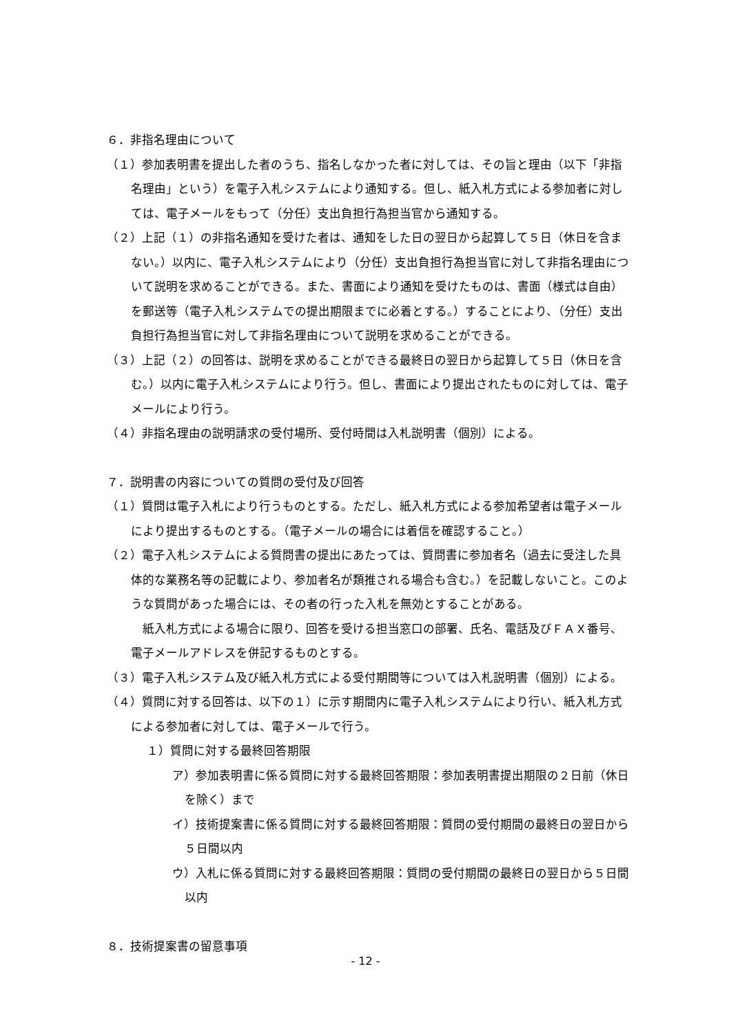６．非指名理由について
（１）参加表明書を提出した者のうち、指名しなかった者に対しては、その旨と理由（以下「非指名理由」という）を電子入札システムにより通知する。但し、紙入札方式による参加者に対しては、電子メールをもって（分任）支出負担行為担当官から通知する。
（２）上記（１）の非指名通知を受けた者は、通知をした日の翌日から起算して５日（休日を含まない。）以内に、電子入札システムにより（分任）支出負担行為担当官に対して非指名理由について説明を求めることができる。また、書面により通知を受けたものは、書面（様式は自由）を郵送等（電子入札システムでの提出期限までに必着とする。）することにより、（分任）支出負担行為担当官に対して非指名理由について説明を求めることができる。
（３）上記（２）の回答は、説明を求めることができる最終日の翌日から起算して５日（休日を含む。）以内に電子入札システムにより行う。但し、書面により提出されたものに対しては、電子メールにより行う。
（４）非指名理由の説明請求の受付場所、受付時間は入札説明書（個別）による。
７．説明書の内容についての質問の受付及び回答
（１）質問は電子入札により行うものとする。ただし、紙入札方式による参加希望者は電子メールにより提出するものとする。（電子メールの場合には着信を確認すること。）
（２）電子入札システムによる質問書の提出にあたっては、質問書に参加者名（過去に受注した具体的な業務名等の記載により、参加者名が類推される場合も含む。）を記載しないこと。このような質問があった場合には、その者の行った入札を無効とすることがある。
　紙入札方式による場合に限り、回答を受ける担当窓口の部署、氏名、電話及びＦＡＸ番号、電子メールアドレスを併記するものとする。
（３）電子入札システム及び紙入札方式による受付期間等については入札説明書（個別）による。
（４）質問に対する回答は、以下の１）に示す期間内に電子入札システムにより行い、紙入札方式による参加者に対しては、電子メールで行う。
１）質問に対する最終回答期限
ア）参加表明書に係る質問に対する最終回答期限：参加表明書提出期限の２日前（休日を除く）まで
イ）技術提案書に係る質問に対する最終回答期限：質問の受付期間の最終日の翌日から５日間以内
ウ）入札に係る質問に対する最終回答期限：質問の受付期間の最終日の翌日から５日間以内
８．技術提案書の留意事項
- 12 -